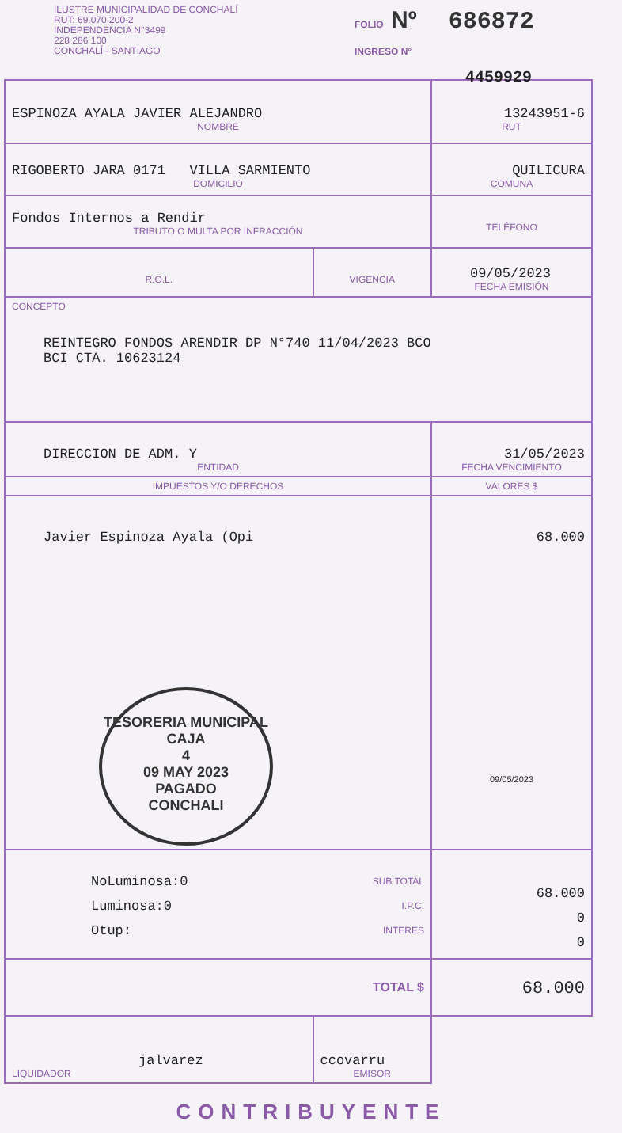ILUSTRE MUNICIPALIDAD DE CONCHALÍ
RUT: 69.070.200-2
INDEPENDENCIA N°3499
228 286 100
CONCHALÍ - SANTIAGO
FOLIO Nº 686872
INGRESO N°
4459929
| ESPINOZA AYALA JAVIER ALEJANDRO NOMBRE | | | 13243951-6 RUT |
| RIGOBERTO JARA 0171 VILLA SARMIENTO DOMICILIO | | | QUILICURA COMUNA |
| Fondos Internos a Rendir TRIBUTO O MULTA POR INFRACCIÓN | | | TELÉFONO |
| R.O.L. | VIGENCIA | 09/05/2023 FECHA EMISIÓN | |
| CONCEPTO REINTEGRO FONDOS ARENDIR DP N°740 11/04/2023 BCO BCI CTA. 10623124 | | | |
| DIRECCION DE ADM. Y ENTIDAD | | 31/05/2023 FECHA VENCIMIENTO | |
| IMPUESTOS Y/O DERECHOS | | | VALORES $ |
| Javier Espinoza Ayala (Opi TESORERIA MUNICIPAL CAJA 4 09 MAY 2023 PAGADO CONCHALI | | | 68.000 09/05/2023 |
| NoLuminosa:0 Luminosa:0 Otup: SUB TOTAL I.P.C. INTERES | | | 68.000 0 0 |
| TOTAL $ | | | 68.000 |
| jalvarez LIQUIDADOR | ccovarru EMISOR | | |
CONTRIBUYENTE